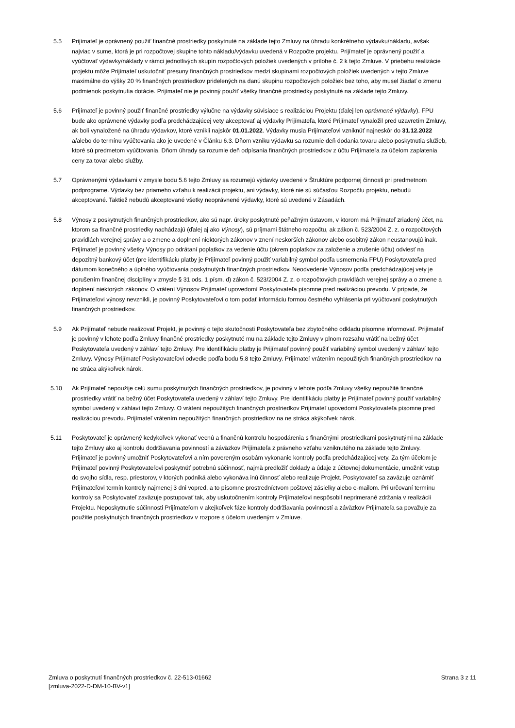5.5 Prijímateľ je oprávnený použiť finančné prostriedky poskytnuté na základe tejto Zmluvy na úhradu konkrétneho výdavku/nákladu, avšak najviac v sume, ktorá je pri rozpočtovej skupine tohto nákladu/výdavku uvedená v Rozpočte projektu. Prijímateľ je oprávnený použiť a vyúčtovať výdavky/náklady v rámci jednotlivých skupín rozpočtových položiek uvedených v prílohe č. 2 k tejto Zmluve. V priebehu realizácie projektu môže Prijímateľ uskutočniť presuny finančných prostriedkov medzi skupinami rozpočtových položiek uvedených v tejto Zmluve maximálne do výšky 20 % finančných prostriedkov pridelených na danú skupinu rozpočtových položiek bez toho, aby musel žiadať o zmenu podmienok poskytnutia dotácie. Prijímateľ nie je povinný použiť všetky finančné prostriedky poskytnuté na základe tejto Zmluvy.
5.6 Prijímateľ je povinný použiť finančné prostriedky výlučne na výdavky súvisiace s realizáciou Projektu (ďalej len oprávnené výdavky). FPU bude ako oprávnené výdavky podľa predchádzajúcej vety akceptovať aj výdavky Prijímateľa, ktoré Prijímateľ vynaložil pred uzavretím Zmluvy, ak boli vynaložené na úhradu výdavkov, ktoré vznikli najskôr 01.01.2022. Výdavky musia Prijímateľovi vzniknúť najneskôr do 31.12.2022 a/alebo do termínu vyúčtovania ako je uvedené v Článku 6.3. Dňom vzniku výdavku sa rozumie deň dodania tovaru alebo poskytnutia služieb, ktoré sú predmetom vyúčtovania. Dňom úhrady sa rozumie deň odpísania finančných prostriedkov z účtu Prijímateľa za účelom zaplatenia ceny za tovar alebo služby.
5.7 Oprávnenými výdavkami v zmysle bodu 5.6 tejto Zmluvy sa rozumejú výdavky uvedené v Štruktúre podpornej činnosti pri predmetnom podprograme. Výdavky bez priameho vzťahu k realizácii projektu, ani výdavky, ktoré nie sú súčasťou Rozpočtu projektu, nebudú akceptované. Taktiež nebudú akceptované všetky neoprávnené výdavky, ktoré sú uvedené v Zásadách.
5.8 Výnosy z poskytnutých finančných prostriedkov, ako sú napr. úroky poskytnuté peňažným ústavom, v ktorom má Prijímateľ zriadený účet, na ktorom sa finančné prostriedky nachádzajú (ďalej aj ako Výnosy), sú príjmami štátneho rozpočtu, ak zákon č. 523/2004 Z. z. o rozpočtových pravidlách verejnej správy a o zmene a doplnení niektorých zákonov v znení neskorších zákonov alebo osobitný zákon neustanovujú inak. Prijímateľ je povinný všetky Výnosy po odrátaní poplatkov za vedenie účtu (okrem poplatkov za založenie a zrušenie účtu) odviesť na depozitný bankový účet (pre identifikáciu platby je Prijímateľ povinný použiť variabilný symbol podľa usmernenia FPU) Poskytovateľa pred dátumom konečného a úplného vyúčtovania poskytnutých finančných prostriedkov. Neodvedenie Výnosov podľa predchádzajúcej vety je porušením finančnej disciplíny v zmysle § 31 ods. 1 písm. d) zákon č. 523/2004 Z. z. o rozpočtových pravidlách verejnej správy a o zmene a doplnení niektorých zákonov. O vrátení Výnosov Prijímateľ upovedomí Poskytovateľa písomne pred realizáciou prevodu. V prípade, že Prijímateľovi výnosy nevznikli, je povinný Poskytovateľovi o tom podať informáciu formou čestného vyhlásenia pri vyúčtovaní poskytnutých finančných prostriedkov.
5.9 Ak Prijímateľ nebude realizovať Projekt, je povinný o tejto skutočnosti Poskytovateľa bez zbytočného odkladu písomne informovať. Prijímateľ je povinný v lehote podľa Zmluvy finančné prostriedky poskytnuté mu na základe tejto Zmluvy v plnom rozsahu vrátiť na bežný účet Poskytovateľa uvedený v záhlaví tejto Zmluvy. Pre identifikáciu platby je Prijímateľ povinný použiť variabilný symbol uvedený v záhlaví tejto Zmluvy. Výnosy Prijímateľ Poskytovateľovi odvedie podľa bodu 5.8 tejto Zmluvy. Prijímateľ vrátením nepoužitých finančných prostriedkov na ne stráca akýkoľvek nárok.
5.10 Ak Prijímateľ nepoužije celú sumu poskytnutých finančných prostriedkov, je povinný v lehote podľa Zmluvy všetky nepoužité finančné prostriedky vrátiť na bežný účet Poskytovateľa uvedený v záhlaví tejto Zmluvy. Pre identifikáciu platby je Prijímateľ povinný použiť variabilný symbol uvedený v záhlaví tejto Zmluvy. O vrátení nepoužitých finančných prostriedkov Prijímateľ upovedomí Poskytovateľa písomne pred realizáciou prevodu. Prijímateľ vrátením nepoužitých finančných prostriedkov na ne stráca akýkoľvek nárok.
5.11 Poskytovateľ je oprávnený kedykoľvek vykonať vecnú a finančnú kontrolu hospodárenia s finančnými prostriedkami poskytnutými na základe tejto Zmluvy ako aj kontrolu dodržiavania povinností a záväzkov Prijímateľa z právneho vzťahu vzniknutého na základe tejto Zmluvy. Prijímateľ je povinný umožniť Poskytovateľovi a ním povereným osobám vykonanie kontroly podľa predchádzajúcej vety. Za tým účelom je Prijímateľ povinný Poskytovateľovi poskytnúť potrebnú súčinnosť, najmä predložiť doklady a údaje z účtovnej dokumentácie, umožniť vstup do svojho sídla, resp. priestorov, v ktorých podniká alebo vykonáva inú činnosť alebo realizuje Projekt. Poskytovateľ sa zaväzuje oznámiť Prijímateľovi termín kontroly najmenej 3 dni vopred, a to písomne prostredníctvom poštovej zásielky alebo e-mailom. Pri určovaní termínu kontroly sa Poskytovateľ zaväzuje postupovať tak, aby uskutočnením kontroly Prijímateľovi nespôsobil neprimerané zdržania v realizácii Projektu. Neposkytnutie súčinnosti Prijímateľom v akejkoľvek fáze kontroly dodržiavania povinností a záväzkov Prijímateľa sa považuje za použitie poskytnutých finančných prostriedkov v rozpore s účelom uvedeným v Zmluve.
Zmluva o poskytnutí finančných prostriedkov č. 22-513-01662
[zmluva-2022-D-DM-10-BV-v1]
Strana 3 z 11